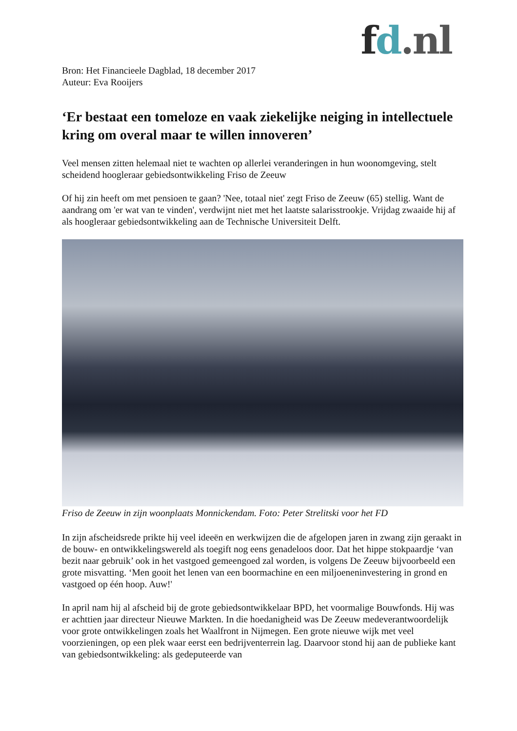fd.nl
Bron: Het Financieele Dagblad, 18 december 2017
Auteur: Eva Rooijers
‘Er bestaat een tomeloze en vaak ziekelijke neiging in intellectuele kring om overal maar te willen innoveren’
Veel mensen zitten helemaal niet te wachten op allerlei veranderingen in hun woonomgeving, stelt scheidend hoogleraar gebiedsontwikkeling Friso de Zeeuw
Of hij zin heeft om met pensioen te gaan? 'Nee, totaal niet' zegt Friso de Zeeuw (65) stellig. Want de aandrang om 'er wat van te vinden', verdwijnt niet met het laatste salarisstrookje. Vrijdag zwaaide hij af als hoogleraar gebiedsontwikkeling aan de Technische Universiteit Delft.
Friso de Zeeuw in zijn woonplaats Monnickendam. Foto: Peter Strelitski voor het FD
In zijn afscheidsrede prikte hij veel ideeën en werkwijzen die de afgelopen jaren in zwang zijn geraakt in de bouw- en ontwikkelingswereld als toegift nog eens genadeloos door. Dat het hippe stokpaardje ‘van bezit naar gebruik’ ook in het vastgoed gemeengoed zal worden, is volgens De Zeeuw bijvoorbeeld een grote misvatting. ‘Men gooit het lenen van een boormachine en een miljoeneninvestering in grond en vastgoed op één hoop. Auw!'
In april nam hij al afscheid bij de grote gebiedsontwikkelaar BPD, het voormalige Bouwfonds. Hij was er achttien jaar directeur Nieuwe Markten. In die hoedanigheid was De Zeeuw medeverantwoordelijk voor grote ontwikkelingen zoals het Waalfront in Nijmegen. Een grote nieuwe wijk met veel voorzieningen, op een plek waar eerst een bedrijventerrein lag. Daarvoor stond hij aan de publieke kant van gebiedsontwikkeling: als gedeputeerde van